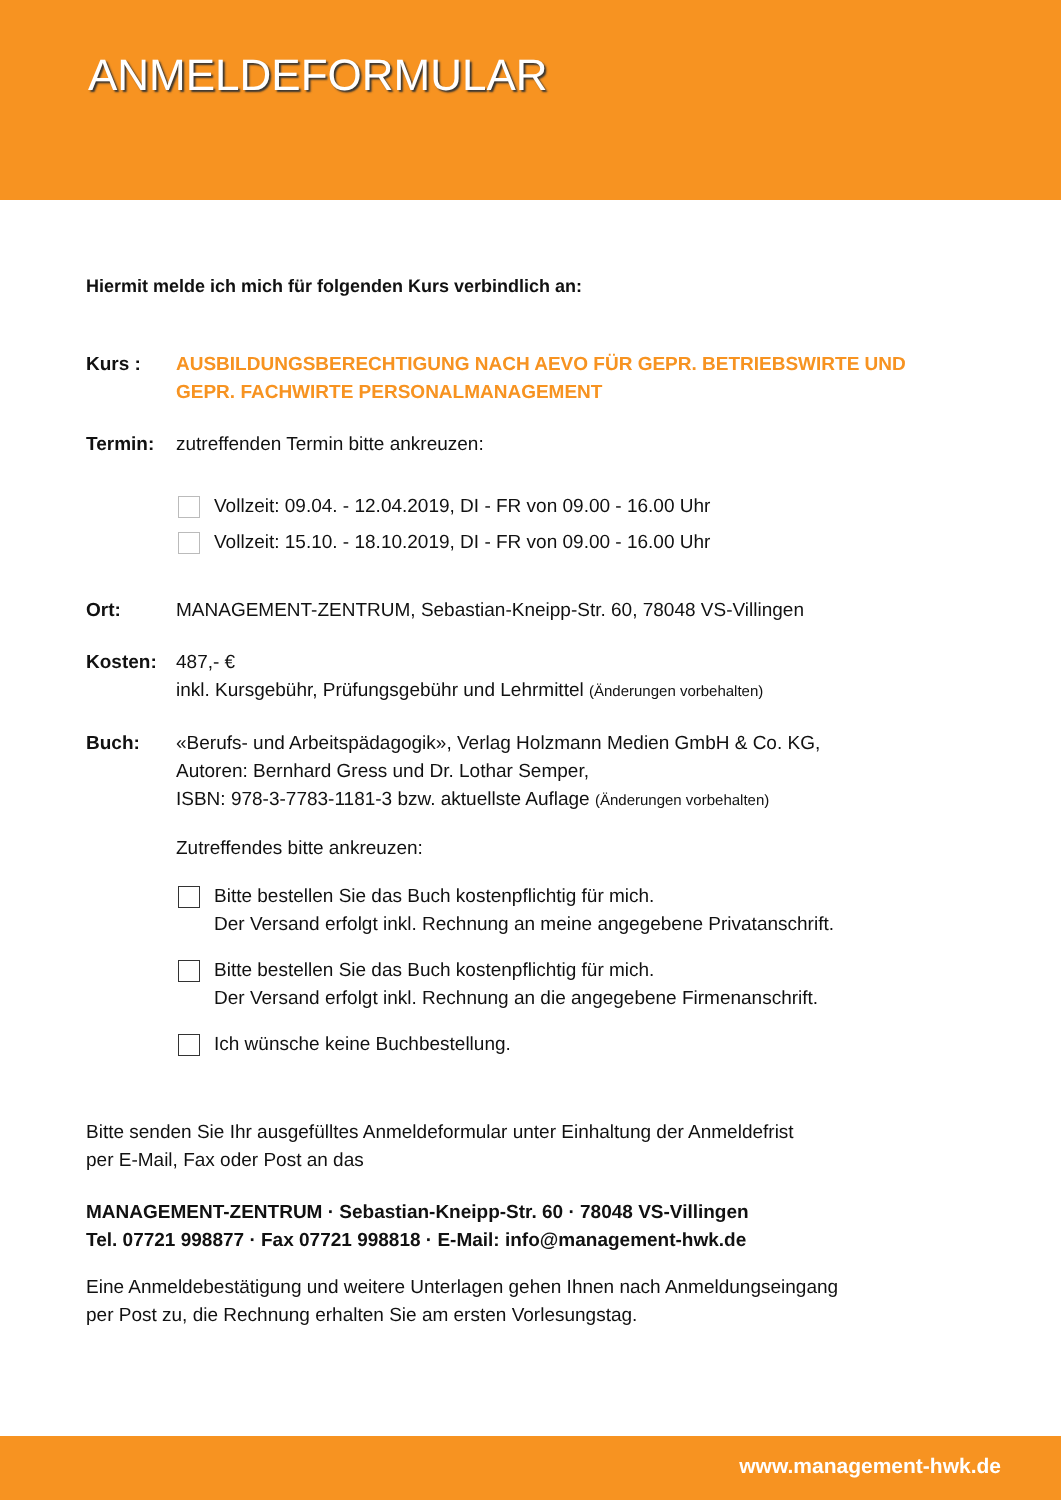ANMELDEFORMULAR
Hiermit melde ich mich für folgenden Kurs verbindlich an:
Kurs : AUSBILDUNGSBERECHTIGUNG NACH AEVO FÜR GEPR. BETRIEBSWIRTE UND
GEPR. FACHWIRTE PERSONALMANAGEMENT
Termin: zutreffenden Termin bitte ankreuzen:
Vollzeit: 09.04. - 12.04.2019, DI - FR von 09.00 - 16.00 Uhr
Vollzeit: 15.10. - 18.10.2019, DI - FR von 09.00 - 16.00 Uhr
Ort: MANAGEMENT-ZENTRUM, Sebastian-Kneipp-Str. 60, 78048 VS-Villingen
Kosten: 487,- €
inkl. Kursgebühr, Prüfungsgebühr und Lehrmittel (Änderungen vorbehalten)
Buch: «Berufs- und Arbeitspädagogik», Verlag Holzmann Medien GmbH & Co. KG,
Autoren: Bernhard Gress und Dr. Lothar Semper,
ISBN: 978-3-7783-1181-3 bzw. aktuellste Auflage (Änderungen vorbehalten)
Zutreffendes bitte ankreuzen:
Bitte bestellen Sie das Buch kostenpflichtig für mich.
Der Versand erfolgt inkl. Rechnung an meine angegebene Privatanschrift.
Bitte bestellen Sie das Buch kostenpflichtig für mich.
Der Versand erfolgt inkl. Rechnung an die angegebene Firmenanschrift.
Ich wünsche keine Buchbestellung.
Bitte senden Sie Ihr ausgefülltes Anmeldeformular unter Einhaltung der Anmeldefrist
per E-Mail, Fax oder Post an das
MANAGEMENT-ZENTRUM · Sebastian-Kneipp-Str. 60 · 78048 VS-Villingen
Tel. 07721 998877 · Fax 07721 998818 · E-Mail: info@management-hwk.de
Eine Anmeldebestätigung und weitere Unterlagen gehen Ihnen nach Anmeldungseingang
per Post zu, die Rechnung erhalten Sie am ersten Vorlesungstag.
www.management-hwk.de